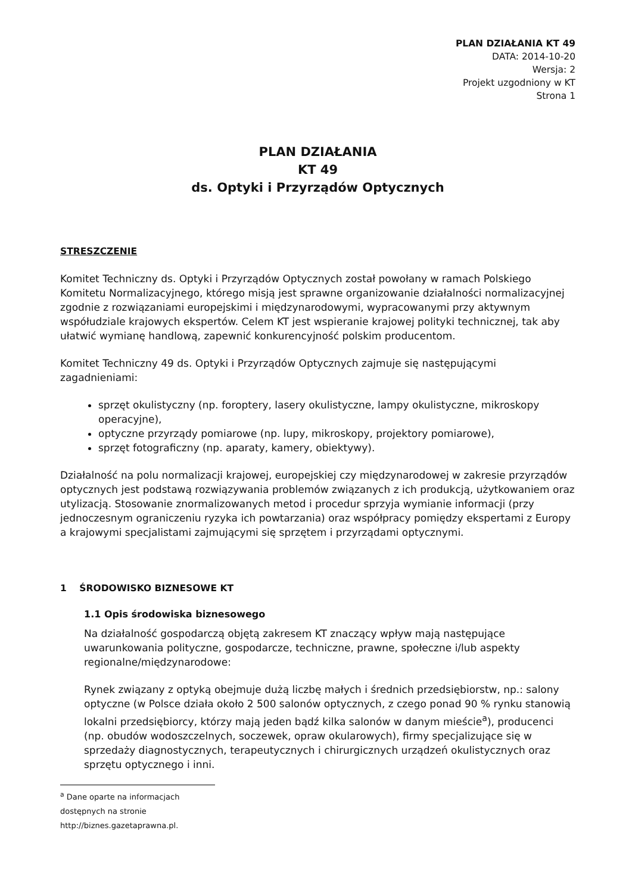PLAN DZIAŁANIA KT 49
DATA: 2014-10-20
Wersja: 2
Projekt uzgodniony w KT
Strona 1
PLAN DZIAŁANIA
KT 49
ds. Optyki i Przyrządów Optycznych
STRESZCZENIE
Komitet Techniczny ds. Optyki i Przyrządów Optycznych został powołany w ramach Polskiego Komitetu Normalizacyjnego, którego misją jest sprawne organizowanie działalności normalizacyjnej zgodnie z rozwiązaniami europejskimi i międzynarodowymi, wypracowanymi przy aktywnym współudziale krajowych ekspertów. Celem KT jest wspieranie krajowej polityki technicznej, tak aby ułatwić wymianę handlową, zapewnić konkurencyjność polskim producentom.
Komitet Techniczny 49 ds. Optyki i Przyrządów Optycznych zajmuje się następującymi zagadnieniami:
sprzęt okulistyczny (np. foroptery, lasery okulistyczne, lampy okulistyczne, mikroskopy operacyjne),
optyczne przyrządy pomiarowe (np. lupy, mikroskopy, projektory pomiarowe),
sprzęt fotograficzny (np. aparaty, kamery, obiektywy).
Działalność na polu normalizacji krajowej, europejskiej czy międzynarodowej w zakresie przyrządów optycznych jest podstawą rozwiązywania problemów związanych z ich produkcją, użytkowaniem oraz utylizacją. Stosowanie znormalizowanych metod i procedur sprzyja wymianie informacji (przy jednoczesnym ograniczeniu ryzyka ich powtarzania) oraz współpracy pomiędzy ekspertami z Europy a krajowymi specjalistami zajmującymi się sprzętem i przyrządami optycznymi.
1 ŚRODOWISKO BIZNESOWE KT
1.1 Opis środowiska biznesowego
Na działalność gospodarczą objętą zakresem KT znaczący wpływ mają następujące uwarunkowania polityczne, gospodarcze, techniczne, prawne, społeczne i/lub aspekty regionalne/międzynarodowe:
Rynek związany z optyką obejmuje dużą liczbę małych i średnich przedsiębiorstw, np.: salony optyczne (w Polsce działa około 2 500 salonów optycznych, z czego ponad 90 % rynku stanowią lokalni przedsiębiorcy, którzy mają jeden bądź kilka salonów w danym mieście<sup>a</sup>), producenci (np. obudów wodoszczelnych, soczewek, opraw okularowych), firmy specjalizujące się w sprzedaży diagnostycznych, terapeutycznych i chirurgicznych urządzeń okulistycznych oraz sprzętu optycznego i inni.
<sup>a</sup> Dane oparte na informacjach dostępnych na stronie http://biznes.gazetaprawna.pl.